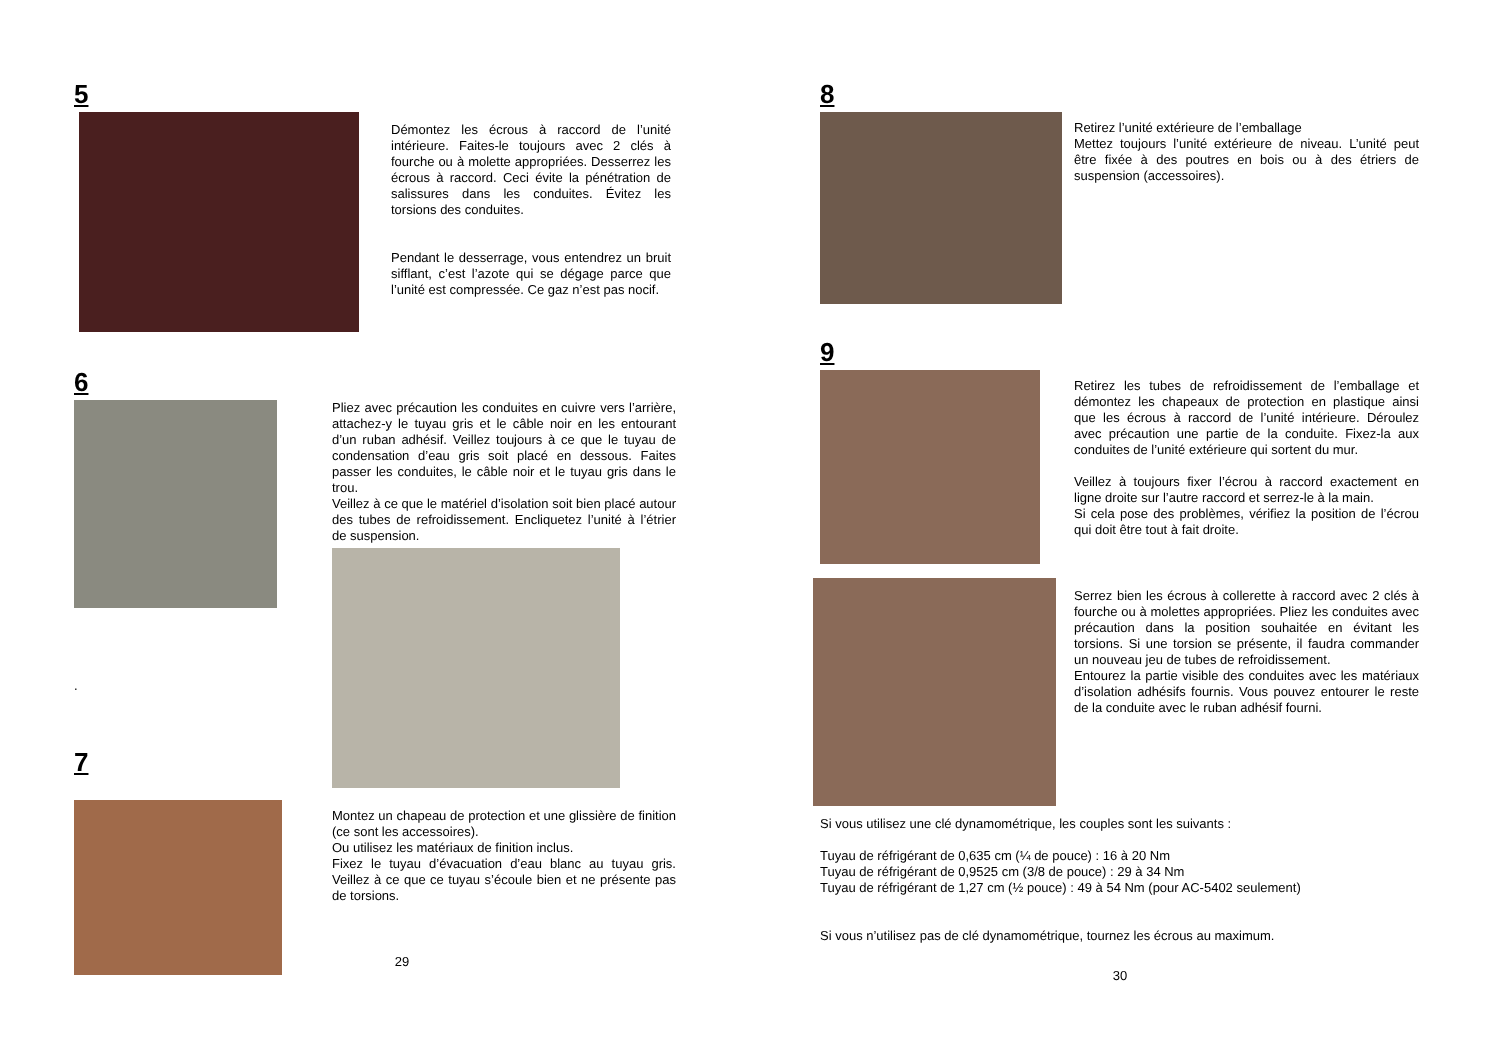5
Démontez les écrous à raccord de l’unité intérieure. Faites-le toujours avec 2 clés à fourche ou à molette appropriées. Desserrez les écrous à raccord. Ceci évite la pénétration de salissures dans les conduites. Évitez les torsions des conduites.
Pendant le desserrage, vous entendrez un bruit sifflant, c’est l’azote qui se dégage parce que l’unité est compressée. Ce gaz n’est pas nocif.
6
.
7
Pliez avec précaution les conduites en cuivre vers l’arrière, attachez-y le tuyau gris et le câble noir en les entourant d’un ruban adhésif. Veillez toujours à ce que le tuyau de condensation d’eau gris soit placé en dessous. Faites passer les conduites, le câble noir et le tuyau gris dans le trou.
Veillez à ce que le matériel d’isolation soit bien placé autour des tubes de refroidissement. Encliquetez l’unité à l’étrier de suspension.
Montez un chapeau de protection et une glissière de finition (ce sont les accessoires).
Ou utilisez les matériaux de finition inclus.
Fixez le tuyau d’évacuation d’eau blanc au tuyau gris. Veillez à ce que ce tuyau s’écoule bien et ne présente pas de torsions.
29
8
Retirez l’unité extérieure de l’emballage
Mettez toujours l’unité extérieure de niveau. L’unité peut être fixée à des poutres en bois ou à des étriers de suspension (accessoires).
9
Retirez les tubes de refroidissement de l’emballage et démontez les chapeaux de protection en plastique ainsi que les écrous à raccord de l’unité intérieure. Déroulez avec précaution une partie de la conduite. Fixez-la aux conduites de l’unité extérieure qui sortent du mur.
Veillez à toujours fixer l’écrou à raccord exactement en ligne droite sur l’autre raccord et serrez-le à la main.
Si cela pose des problèmes, vérifiez la position de l’écrou qui doit être tout à fait droite.
Serrez bien les écrous à collerette à raccord avec 2 clés à fourche ou à molettes appropriées. Pliez les conduites avec précaution dans la position souhaitée en évitant les torsions. Si une torsion se présente, il faudra commander un nouveau jeu de tubes de refroidissement.
Entourez la partie visible des conduites avec les matériaux d’isolation adhésifs fournis. Vous pouvez entourer le reste de la conduite avec le ruban adhésif fourni.
Si vous utilisez une clé dynamométrique, les couples sont les suivants :
Tuyau de réfrigérant de 0,635 cm (¼ de pouce) : 16 à 20 Nm
Tuyau de réfrigérant de 0,9525 cm (3/8 de pouce) : 29 à 34 Nm
Tuyau de réfrigérant de 1,27 cm (½ pouce) : 49 à 54 Nm (pour AC-5402 seulement)
Si vous n’utilisez pas de clé dynamométrique, tournez les écrous au maximum.
30